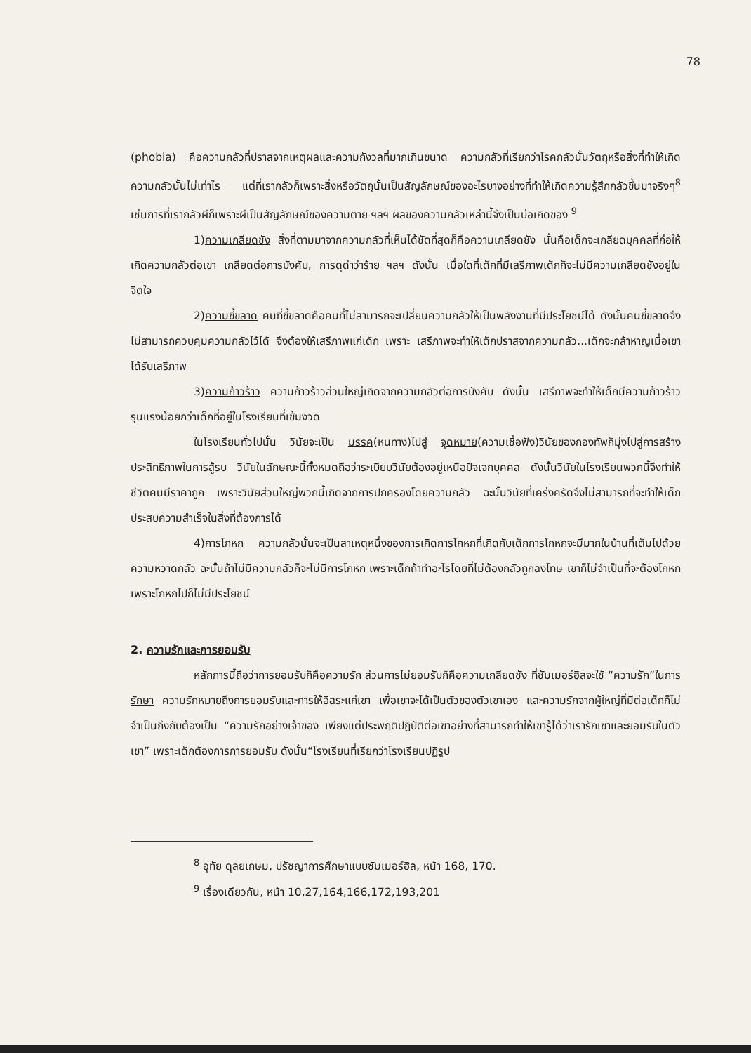78
(phobia) คือความกลัวที่ปราสจากเหตุผลและความกังวลที่มากเกินขนาด ความกลัวที่เรียกว่าโรคกลัวนั้นวัตถุหรือสิ่งที่ทำให้เกิดความกลัวนั้นไม่เท่าไร แต่ที่เรากลัวก็เพราะสิ่งหรือวัตถุนั้นเป็นสัญลักษณ์ของอะไรบางอย่างที่ทำให้เกิดความรู้สึกกลัวขึ้นมาจริงๆ<sup>8</sup> เช่นการที่เรากลัวผีก็เพราะผีเป็นสัญลักษณ์ของความตาย ฯลฯ ผลของความกลัวเหล่านี้จึงเป็นบ่อเกิดของ <sup>9</sup>
1)ความเกลียดชัง สิ่งที่ตามมาจากความกลัวที่เห็นได้ชัดที่สุดก็คือความเกลียดชัง นั่นคือเด็กจะเกลียดบุคคลที่ก่อให้เกิดความกลัวต่อเขา เกลียดต่อการบังคับ, การดุด่าว่าร้าย ฯลฯ ดังนั้น เมื่อใดที่เด็กที่มีเสรีภาพเด็กก็จะไม่มีความเกลียดชังอยู่ในจิตใจ
2)ความขี้ขลาด คนที่ขี้ขลาดคือคนที่ไม่สามารถจะเปลี่ยนความกลัวให้เป็นพลังงานที่มีประโยชน์ได้ ดังนั้นคนขี้ขลาดจึงไม่สามารถควบคุมความกลัวไว้ได้ จึงต้องให้เสรีภาพแก่เด็ก เพราะ เสรีภาพจะทำให้เด็กปราสจากความกลัว...เด็กจะกล้าหาญเมื่อเขาได้รับเสรีภาพ
3)ความก้าวร้าว ความก้าวร้าวส่วนใหญ่เกิดจากความกลัวต่อการบังคับ ดังนั้น เสรีภาพจะทำให้เด็กมีความก้าวร้าวรุนแรงน้อยกว่าเด็กที่อยู่ในโรงเรียนที่เข้มงวด
ในโรงเรียนทั่วไปนั้น วินัยจะเป็น มรรค(หนทาง)ไปสู่ จุดหมาย(ความเชื่อฟัง)วินัยของกองทัพก็มุ่งไปสู่การสร้างประสิทธิภาพในการสู้รบ วินัยในลักษณะนี้ทั้งหมดถือว่าระเบียบวินัยต้องอยู่เหนือปัจเจกบุคคล ดังนั้นวินัยในโรงเรียนพวกนี้จึงทำให้ชีวิตคนมีราคาถูก เพราะวินัยส่วนใหญ่พวกนี้เกิดจากการปกครองโดยความกลัว ฉะนั้นวินัยที่เคร่งครัดจึงไม่สามารถที่จะทำให้เด็กประสบความสำเร็จในสิ่งที่ต้องการได้
4)การโกหก ความกลัวนั้นจะเป็นสาเหตุหนึ่งของการเกิดการโกหกที่เกิดกับเด็กการโกหกจะมีมากในบ้านที่เต็มไปด้วยความหวาดกลัว ฉะนั้นถ้าไม่มีความกลัวก็จะไม่มีการโกหก เพราะเด็กถ้าทำอะไรโดยที่ไม่ต้องกลัวถูกลงโทษ เขาก็ไม่จำเป็นที่จะต้องโกหก เพราะโกหกไปก็ไม่มีประโยชน์
2. ความรักและการยอมรับ
หลักการนี้ถือว่าการยอมรับก็คือความรัก ส่วนการไม่ยอมรับก็คือความเกลียดชัง ที่ซัมเมอร์ฮิลจะใช้ “ความรัก”ในการรักษา ความรักหมายถึงการยอมรับและการให้อิสระแก่เขา เพื่อเขาจะได้เป็นตัวของตัวเขาเอง และความรักจากผู้ใหญ่ที่มีต่อเด็กก็ไม่จำเป็นถึงกับต้องเป็น “ความรักอย่างเจ้าของ เพียงแต่ประพฤติปฏิบัติต่อเขาอย่างที่สามารถทำให้เขารู้ได้ว่าเรารักเขาและยอมรับในตัวเขา” เพราะเด็กต้องการการยอมรับ ดังนั้น“โรงเรียนที่เรียกว่าโรงเรียนปฏิรูป
<sup>8</sup> อุทัย ดุลยเกษม, ปรัชญาการศึกษาแบบซัมเมอร์ฮิล, หน้า 168, 170.
<sup>9</sup> เรื่องเดียวกัน, หน้า 10,27,164,166,172,193,201